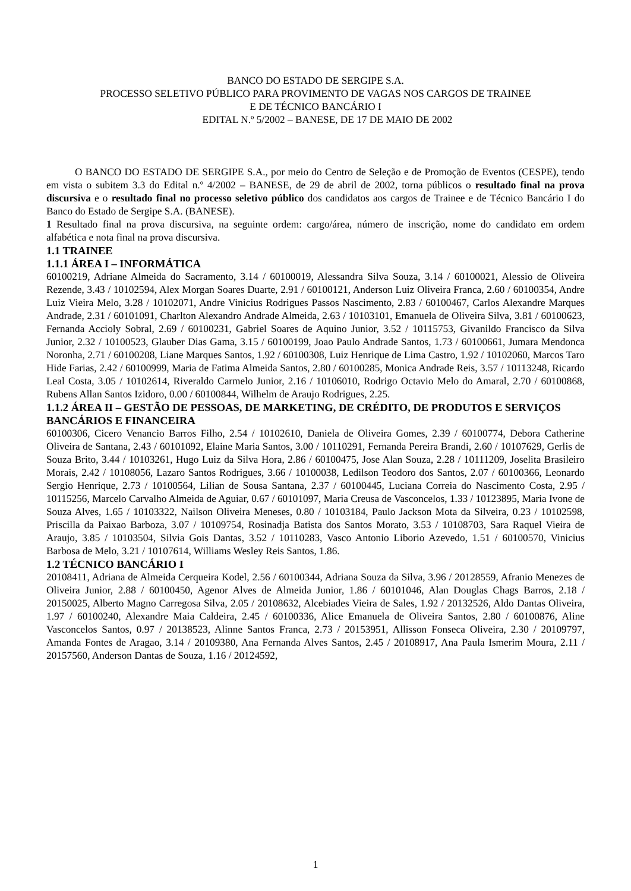BANCO DO ESTADO DE SERGIPE S.A.
PROCESSO SELETIVO PÚBLICO PARA PROVIMENTO DE VAGAS NOS CARGOS DE TRAINEE
E DE TÉCNICO BANCÁRIO I
EDITAL N.º 5/2002 – BANESE, DE 17 DE MAIO DE 2002
O BANCO DO ESTADO DE SERGIPE S.A., por meio do Centro de Seleção e de Promoção de Eventos (CESPE), tendo em vista o subitem 3.3 do Edital n.º 4/2002 – BANESE, de 29 de abril de 2002, torna públicos o resultado final na prova discursiva e o resultado final no processo seletivo público dos candidatos aos cargos de Trainee e de Técnico Bancário I do Banco do Estado de Sergipe S.A. (BANESE).
1 Resultado final na prova discursiva, na seguinte ordem: cargo/área, número de inscrição, nome do candidato em ordem alfabética e nota final na prova discursiva.
1.1 TRAINEE
1.1.1 ÁREA I – INFORMÁTICA
60100219, Adriane Almeida do Sacramento, 3.14 / 60100019, Alessandra Silva Souza, 3.14 / 60100021, Alessio de Oliveira Rezende, 3.43 / 10102594, Alex Morgan Soares Duarte, 2.91 / 60100121, Anderson Luiz Oliveira Franca, 2.60 / 60100354, Andre Luiz Vieira Melo, 3.28 / 10102071, Andre Vinicius Rodrigues Passos Nascimento, 2.83 / 60100467, Carlos Alexandre Marques Andrade, 2.31 / 60101091, Charlton Alexandro Andrade Almeida, 2.63 / 10103101, Emanuela de Oliveira Silva, 3.81 / 60100623, Fernanda Accioly Sobral, 2.69 / 60100231, Gabriel Soares de Aquino Junior, 3.52 / 10115753, Givanildo Francisco da Silva Junior, 2.32 / 10100523, Glauber Dias Gama, 3.15 / 60100199, Joao Paulo Andrade Santos, 1.73 / 60100661, Jumara Mendonca Noronha, 2.71 / 60100208, Liane Marques Santos, 1.92 / 60100308, Luiz Henrique de Lima Castro, 1.92 / 10102060, Marcos Taro Hide Farias, 2.42 / 60100999, Maria de Fatima Almeida Santos, 2.80 / 60100285, Monica Andrade Reis, 3.57 / 10113248, Ricardo Leal Costa, 3.05 / 10102614, Riveraldo Carmelo Junior, 2.16 / 10106010, Rodrigo Octavio Melo do Amaral, 2.70 / 60100868, Rubens Allan Santos Izidoro, 0.00 / 60100844, Wilhelm de Araujo Rodrigues, 2.25.
1.1.2 ÁREA II – GESTÃO DE PESSOAS, DE MARKETING, DE CRÉDITO, DE PRODUTOS E SERVIÇOS BANCÁRIOS E FINANCEIRA
60100306, Cicero Venancio Barros Filho, 2.54 / 10102610, Daniela de Oliveira Gomes, 2.39 / 60100774, Debora Catherine Oliveira de Santana, 2.43 / 60101092, Elaine Maria Santos, 3.00 / 10110291, Fernanda Pereira Brandi, 2.60 / 10107629, Gerlis de Souza Brito, 3.44 / 10103261, Hugo Luiz da Silva Hora, 2.86 / 60100475, Jose Alan Souza, 2.28 / 10111209, Joselita Brasileiro Morais, 2.42 / 10108056, Lazaro Santos Rodrigues, 3.66 / 10100038, Ledilson Teodoro dos Santos, 2.07 / 60100366, Leonardo Sergio Henrique, 2.73 / 10100564, Lilian de Sousa Santana, 2.37 / 60100445, Luciana Correia do Nascimento Costa, 2.95 / 10115256, Marcelo Carvalho Almeida de Aguiar, 0.67 / 60101097, Maria Creusa de Vasconcelos, 1.33 / 10123895, Maria Ivone de Souza Alves, 1.65 / 10103322, Nailson Oliveira Meneses, 0.80 / 10103184, Paulo Jackson Mota da Silveira, 0.23 / 10102598, Priscilla da Paixao Barboza, 3.07 / 10109754, Rosinadja Batista dos Santos Morato, 3.53 / 10108703, Sara Raquel Vieira de Araujo, 3.85 / 10103504, Silvia Gois Dantas, 3.52 / 10110283, Vasco Antonio Liborio Azevedo, 1.51 / 60100570, Vinicius Barbosa de Melo, 3.21 / 10107614, Williams Wesley Reis Santos, 1.86.
1.2 TÉCNICO BANCÁRIO I
20108411, Adriana de Almeida Cerqueira Kodel, 2.56 / 60100344, Adriana Souza da Silva, 3.96 / 20128559, Afranio Menezes de Oliveira Junior, 2.88 / 60100450, Agenor Alves de Almeida Junior, 1.86 / 60101046, Alan Douglas Chags Barros, 2.18 / 20150025, Alberto Magno Carregosa Silva, 2.05 / 20108632, Alcebiades Vieira de Sales, 1.92 / 20132526, Aldo Dantas Oliveira, 1.97 / 60100240, Alexandre Maia Caldeira, 2.45 / 60100336, Alice Emanuela de Oliveira Santos, 2.80 / 60100876, Aline Vasconcelos Santos, 0.97 / 20138523, Alinne Santos Franca, 2.73 / 20153951, Allisson Fonseca Oliveira, 2.30 / 20109797, Amanda Fontes de Aragao, 3.14 / 20109380, Ana Fernanda Alves Santos, 2.45 / 20108917, Ana Paula Ismerim Moura, 2.11 / 20157560, Anderson Dantas de Souza, 1.16 / 20124592,
1